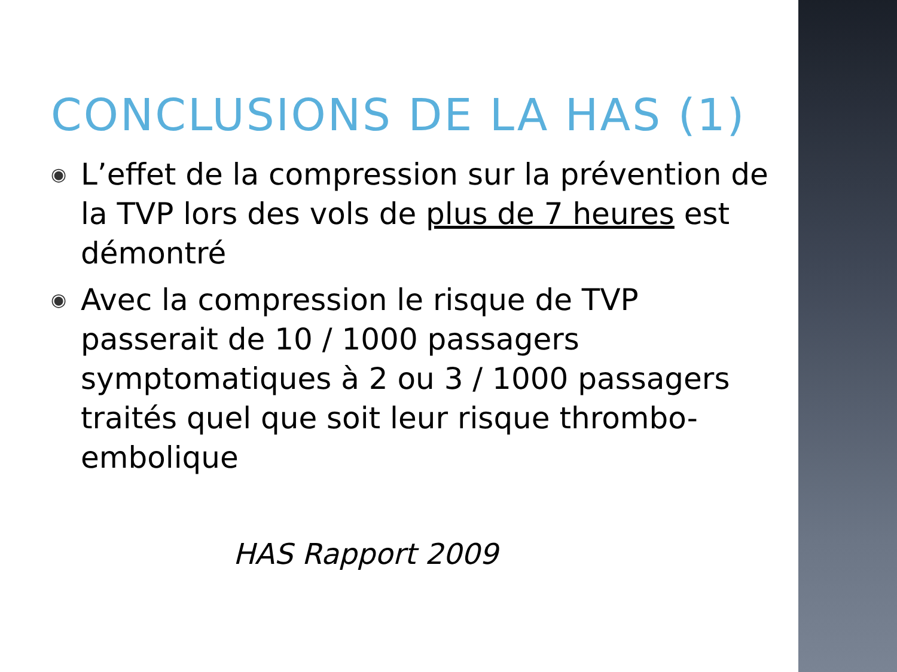CONCLUSIONS DE LA HAS (1)
◉ L’effet de la compression sur la prévention de la TVP lors des vols de plus de 7 heures est démontré
◉ Avec la compression le risque de TVP passerait de 10 / 1000 passagers symptomatiques à 2 ou 3 / 1000 passagers traités quel que soit leur risque thrombo-embolique
HAS Rapport 2009